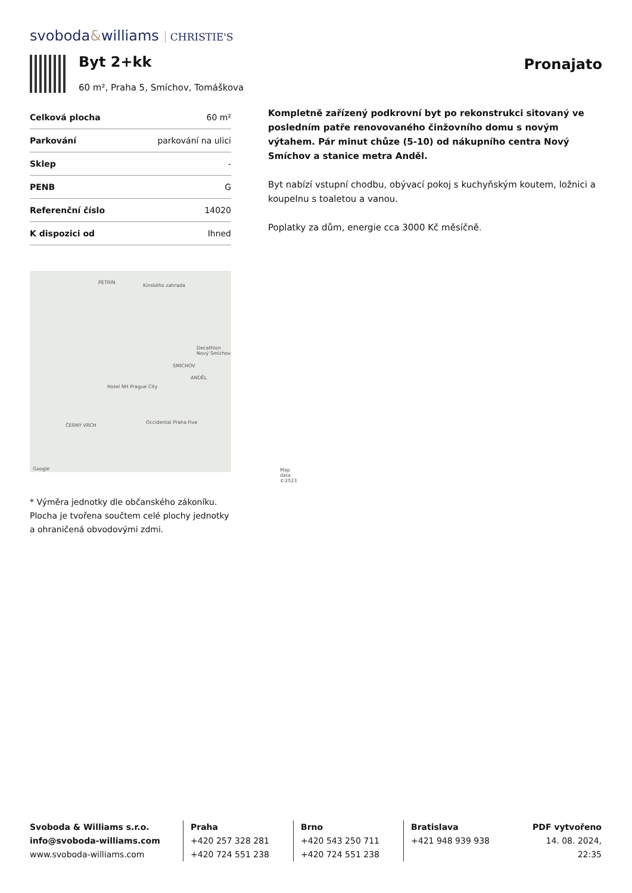svoboda&williams CHRISTIE'S
Byt 2+kk
60 m², Praha 5, Smíchov, Tomáškova
Pronajato
| Celková plocha | 60 m² |
| Parkování | parkování na ulici |
| Sklep | - |
| PENB | G |
| Referenční číslo | 14020 |
| K dispozici od | Ihned |
PETRIN
Kinského zahrada
Decathlon Nový Smíchov
SMÍCHOV
ANDĚL
Hotel NH Prague City
ČERNÝ VRCH
Occidental Praha Five
Map data ©2023 Google
* Výměra jednotky dle občanského zákoníku. Plocha je tvořena součtem celé plochy jednotky a ohraničená obvodovými zdmi.
Kompletně zařízený podkrovní byt po rekonstrukci sitovaný ve posledním patře renovovaného činžovního domu s novým výtahem. Pár minut chůze (5-10) od nákupního centra Nový Smíchov a stanice metra Anděl.
Byt nabízí vstupní chodbu, obývací pokoj s kuchyňským koutem, ložnici a koupelnu s toaletou a vanou.
Poplatky za dům, energie cca 3000 Kč měsíčně.
Svoboda & Williams s.r.o.
info@svoboda-williams.com
www.svoboda-williams.com
Praha
+420 257 328 281
+420 724 551 238
Brno
+420 543 250 711
+420 724 551 238
Bratislava
+421 948 939 938
PDF vytvořeno
14. 08. 2024, 22:35